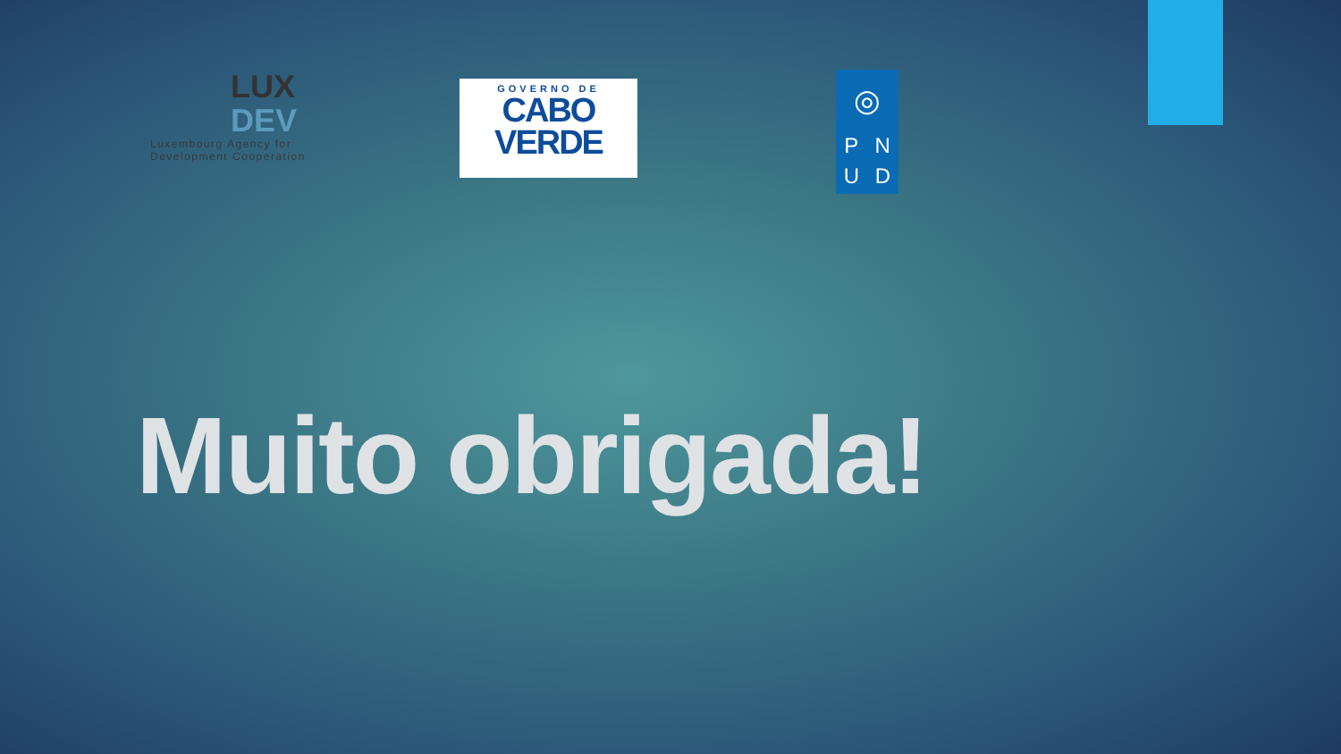LUX
DEV
Luxembourg Agency for Development Cooperation
GOVERNO DE
CABO
VERDE
◎
P N
U D
Muito obrigada!